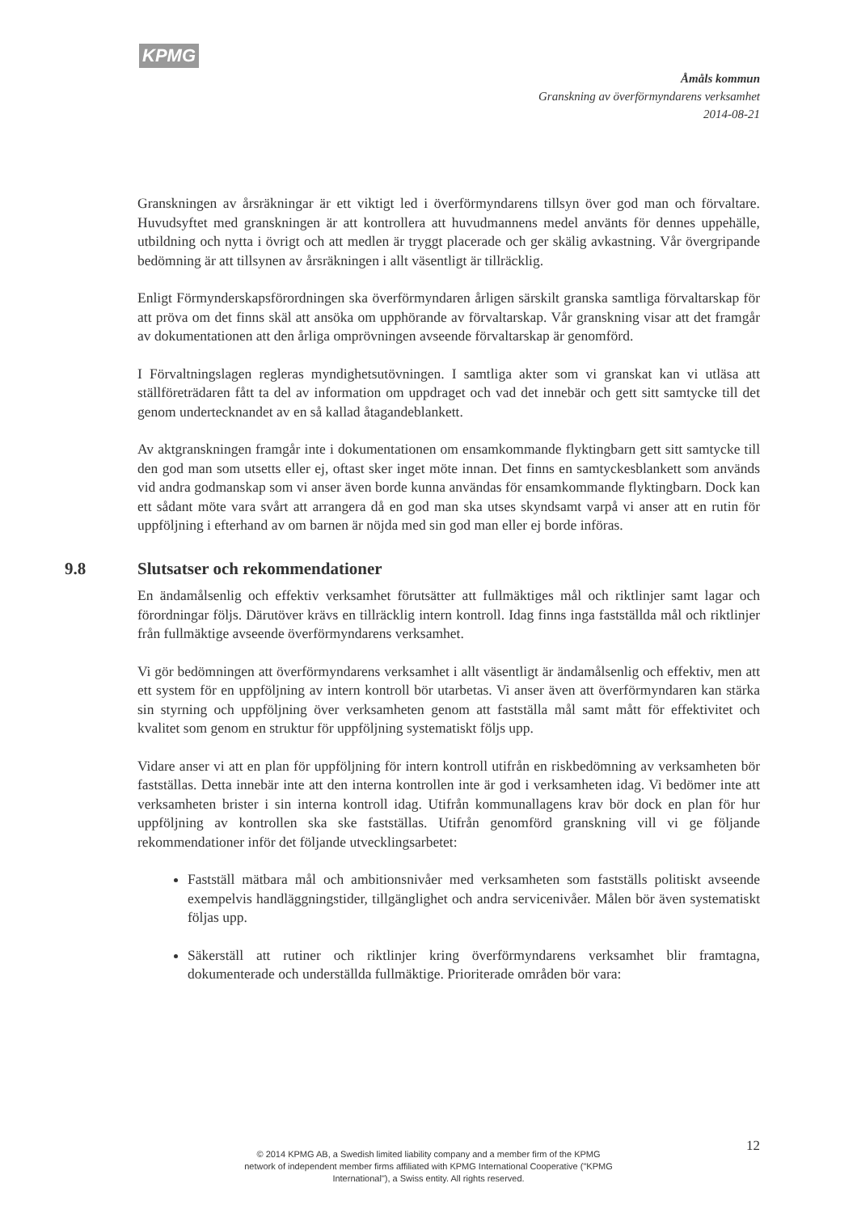KPMG
Åmåls kommun
Granskning av överförmyndarens verksamhet
2014-08-21
Granskningen av årsräkningar är ett viktigt led i överförmyndarens tillsyn över god man och förvaltare. Huvudsyftet med granskningen är att kontrollera att huvudmannens medel använts för dennes uppehälle, utbildning och nytta i övrigt och att medlen är tryggt placerade och ger skälig avkastning. Vår övergripande bedömning är att tillsynen av årsräkningen i allt väsentligt är tillräcklig.
Enligt Förmynderskapsförordningen ska överförmyndaren årligen särskilt granska samtliga förvaltarskap för att pröva om det finns skäl att ansöka om upphörande av förvaltarskap. Vår granskning visar att det framgår av dokumentationen att den årliga omprövningen avseende förvaltarskap är genomförd.
I Förvaltningslagen regleras myndighetsutövningen. I samtliga akter som vi granskat kan vi utläsa att ställföreträdaren fått ta del av information om uppdraget och vad det innebär och gett sitt samtycke till det genom undertecknandet av en så kallad åtagandeblankett.
Av aktgranskningen framgår inte i dokumentationen om ensamkommande flyktingbarn gett sitt samtycke till den god man som utsetts eller ej, oftast sker inget möte innan. Det finns en samtyckesblankett som används vid andra godmanskap som vi anser även borde kunna användas för ensamkommande flyktingbarn. Dock kan ett sådant möte vara svårt att arrangera då en god man ska utses skyndsamt varpå vi anser att en rutin för uppföljning i efterhand av om barnen är nöjda med sin god man eller ej borde införas.
9.8 Slutsatser och rekommendationer
En ändamålsenlig och effektiv verksamhet förutsätter att fullmäktiges mål och riktlinjer samt lagar och förordningar följs. Därutöver krävs en tillräcklig intern kontroll. Idag finns inga fastställda mål och riktlinjer från fullmäktige avseende överförmyndarens verksamhet.
Vi gör bedömningen att överförmyndarens verksamhet i allt väsentligt är ändamålsenlig och effektiv, men att ett system för en uppföljning av intern kontroll bör utarbetas. Vi anser även att överförmyndaren kan stärka sin styrning och uppföljning över verksamheten genom att fastställa mål samt mått för effektivitet och kvalitet som genom en struktur för uppföljning systematiskt följs upp.
Vidare anser vi att en plan för uppföljning för intern kontroll utifrån en riskbedömning av verksamheten bör fastställas. Detta innebär inte att den interna kontrollen inte är god i verksamheten idag. Vi bedömer inte att verksamheten brister i sin interna kontroll idag. Utifrån kommunallagens krav bör dock en plan för hur uppföljning av kontrollen ska ske fastställas. Utifrån genomförd granskning vill vi ge följande rekommendationer inför det följande utvecklingsarbetet:
Fastställ mätbara mål och ambitionsnivåer med verksamheten som fastställs politiskt avseende exempelvis handläggningstider, tillgänglighet och andra servicenivåer. Målen bör även systematiskt följas upp.
Säkerställ att rutiner och riktlinjer kring överförmyndarens verksamhet blir framtagna, dokumenterade och underställda fullmäktige. Prioriterade områden bör vara:
12
© 2014 KPMG AB, a Swedish limited liability company and a member firm of the KPMG network of independent member firms affiliated with KPMG International Cooperative ("KPMG International"), a Swiss entity. All rights reserved.